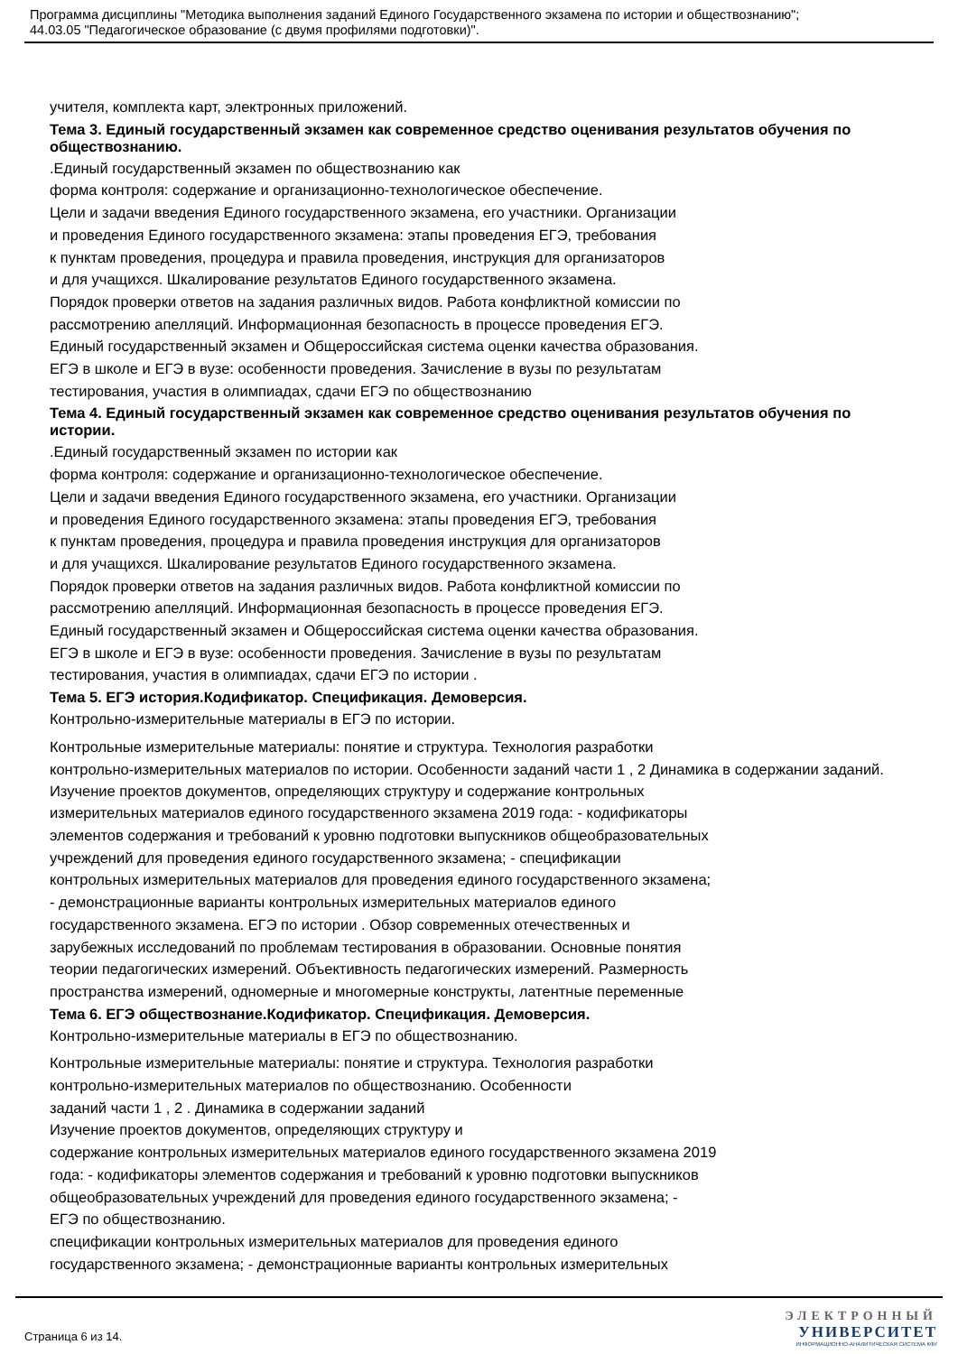Программа дисциплины "Методика выполнения заданий Единого Государственного экзамена по истории и обществознанию";
44.03.05 "Педагогическое образование (с двумя профилями подготовки)".
учителя, комплекта карт, электронных приложений.
Тема 3. Единый государственный экзамен как современное средство оценивания результатов обучения по обществознанию.
.Единый государственный экзамен по обществознанию как
форма контроля: содержание и организационно-технологическое обеспечение.
Цели и задачи введения Единого государственного экзамена, его участники. Организации
и проведения Единого государственного экзамена: этапы проведения ЕГЭ, требования
к пунктам проведения, процедура и правила проведения, инструкция для организаторов
и для учащихся. Шкалирование результатов Единого государственного экзамена.
Порядок проверки ответов на задания различных видов. Работа конфликтной комиссии по
рассмотрению апелляций. Информационная безопасность в процессе проведения ЕГЭ.
Единый государственный экзамен и Общероссийская система оценки качества образования.
ЕГЭ в школе и ЕГЭ в вузе: особенности проведения. Зачисление в вузы по результатам
тестирования, участия в олимпиадах, сдачи ЕГЭ по обществознанию
Тема 4. Единый государственный экзамен как современное средство оценивания результатов обучения по истории.
.Единый государственный экзамен по истории как
форма контроля: содержание и организационно-технологическое обеспечение.
Цели и задачи введения Единого государственного экзамена, его участники. Организации
и проведения Единого государственного экзамена: этапы проведения ЕГЭ, требования
к пунктам проведения, процедура и правила проведения инструкция для организаторов
и для учащихся. Шкалирование результатов Единого государственного экзамена.
Порядок проверки ответов на задания различных видов. Работа конфликтной комиссии по
рассмотрению апелляций. Информационная безопасность в процессе проведения ЕГЭ.
Единый государственный экзамен и Общероссийская система оценки качества образования.
ЕГЭ в школе и ЕГЭ в вузе: особенности проведения. Зачисление в вузы по результатам
тестирования, участия в олимпиадах, сдачи ЕГЭ по истории .
Тема 5. ЕГЭ история.Кодификатор. Спецификация. Демоверсия.
Контрольно-измерительные материалы в ЕГЭ по истории.
Контрольные измерительные материалы: понятие и структура. Технология разработки
контрольно-измерительных материалов по истории. Особенности заданий части 1 , 2 Динамика в содержании заданий.
Изучение проектов документов, определяющих структуру и содержание контрольных
измерительных материалов единого государственного экзамена 2019 года: - кодификаторы
элементов содержания и требований к уровню подготовки выпускников общеобразовательных
учреждений для проведения единого государственного экзамена; - спецификации
контрольных измерительных материалов для проведения единого государственного экзамена;
- демонстрационные варианты контрольных измерительных материалов единого
государственного экзамена. ЕГЭ по истории . Обзор современных отечественных и
зарубежных исследований по проблемам тестирования в образовании. Основные понятия
теории педагогических измерений. Объективность педагогических измерений. Размерность
пространства измерений, одномерные и многомерные конструкты, латентные переменные
Тема 6. ЕГЭ обществознание.Кодификатор. Спецификация. Демоверсия.
Контрольно-измерительные материалы в ЕГЭ по обществознанию.
Контрольные измерительные материалы: понятие и структура. Технология разработки
контрольно-измерительных материалов по обществознанию. Особенности
заданий части 1 , 2 . Динамика в содержании заданий
Изучение проектов документов, определяющих структуру и
содержание контрольных измерительных материалов единого государственного экзамена 2019
года: - кодификаторы элементов содержания и требований к уровню подготовки выпускников
общеобразовательных учреждений для проведения единого государственного экзамена; -
ЕГЭ по обществознанию.
спецификации контрольных измерительных материалов для проведения единого
государственного экзамена; - демонстрационные варианты контрольных измерительных
Страница 6 из 14.
ЭЛЕКТРОННЫЙ
УНИВЕРСИТЕТ
ИНФОРМАЦИОННО-АНАЛИТИЧЕСКАЯ СИСТЕМА КФУ